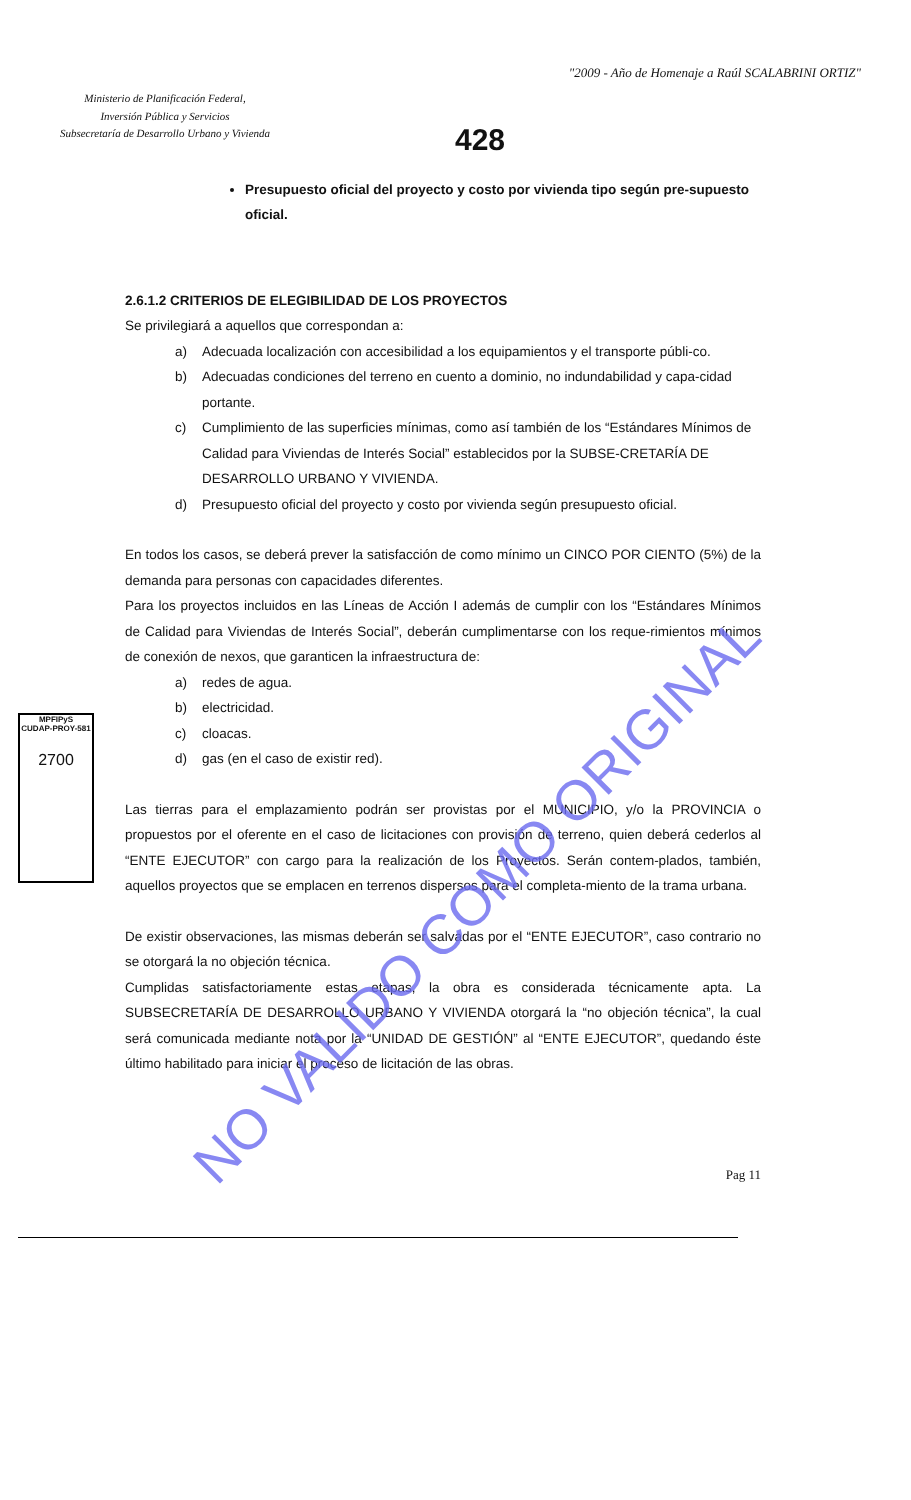Ministerio de Planificación Federal,
Inversión Pública y Servicios
Subsecretaría de Desarrollo Urbano y Vivienda
"2009 - Año de Homenaje a Raúl SCALABRINI ORTIZ"
428
Presupuesto oficial del proyecto y costo por vivienda tipo según pre-supuesto oficial.
2.6.1.2 CRITERIOS DE ELEGIBILIDAD DE LOS PROYECTOS
Se privilegiará a aquellos que correspondan a:
a) Adecuada localización con accesibilidad a los equipamientos y el transporte públi-co.
b) Adecuadas condiciones del terreno en cuento a dominio, no indundabilidad y capa-cidad portante.
c) Cumplimiento de las superficies mínimas, como así también de los “Estándares Mínimos de Calidad para Viviendas de Interés Social” establecidos por la SUBSE-CRETARÍA DE DESARROLLO URBANO Y VIVIENDA.
d) Presupuesto oficial del proyecto y costo por vivienda según presupuesto oficial.
En todos los casos, se deberá prever la satisfacción de como mínimo un CINCO POR CIENTO (5%) de la demanda para personas con capacidades diferentes.
Para los proyectos incluidos en las Líneas de Acción I además de cumplir con los “Estándares Mínimos de Calidad para Viviendas de Interés Social”, deberán cumplimentarse con los reque-rimientos mínimos de conexión de nexos, que garanticen la infraestructura de:
a) redes de agua.
b) electricidad.
c) cloacas.
d) gas (en el caso de existir red).
Las tierras para el emplazamiento podrán ser provistas por el MUNICIPIO, y/o la PROVINCIA o propuestos por el oferente en el caso de licitaciones con provisión de terreno, quien deberá cederlos al “ENTE EJECUTOR” con cargo para la realización de los Proyectos. Serán contem-plados, también, aquellos proyectos que se emplacen en terrenos dispersos para el completa-miento de la trama urbana.
De existir observaciones, las mismas deberán ser salvadas por el “ENTE EJECUTOR”, caso contrario no se otorgará la no objeción técnica.
Cumplidas satisfactoriamente estas etapas, la obra es considerada técnicamente apta. La SUBSECRETARÍA DE DESARROLLO URBANO Y VIVIENDA otorgará la “no objeción técnica”, la cual será comunicada mediante nota por la “UNIDAD DE GESTIÓN” al “ENTE EJECUTOR”, quedando éste último habilitado para iniciar el proceso de licitación de las obras.
Pag 11
MPFIPyS
CUDAP-PROY-581
2700
NO VALIDO COMO ORIGINAL